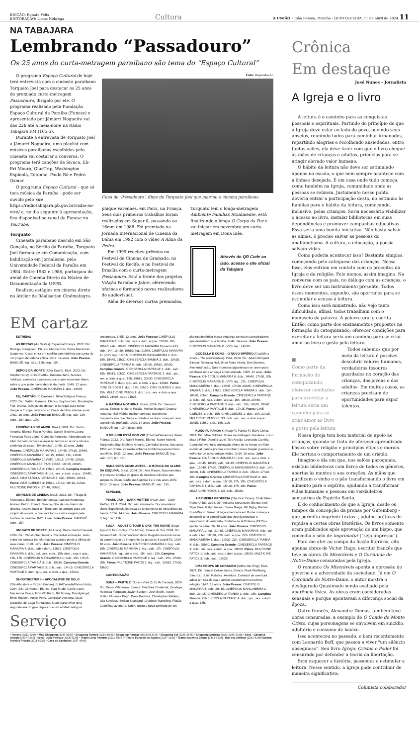EDIÇÃO: Renato Félix
EDITORAÇÃO: Lucas Nóbrega
Cultura
A UNIÃO – João Pessoa, Paraíba - QUINTA-FEIRA, 11 de abril de 2024 11
NA TABAJARA
Lembrando “Passadouro”
Os 25 anos do curta-metragem paraibano são tema do “Espaço Cultural”
O programa Espaço Cultural de hoje terá entrevista com o cineasta paraibano Torquato Joel para destacar os 25 anos do premiado curta-metragem Passadouro, dirigido por ele. O programa realizado pela Fundação Espaço Cultural da Paraíba (Funesc) e apresentado por Jãmarrí Nogueira vai das 22h até a meia-noite na Rádio Tabajara FM (105,5).
Durante a entrevista de Torquato Joel a Jãmarrí Nogueira, uma playlist com músicas paraibanas escolhidas pelo cineasta vai costurar a conversa. O programa terá canções de Sivuca, Eli-Eri Moura, GlueTrip, Washington Espínola, Totonho, Paulo Ró e Pedro Osmar.
O programa Espaço Cultural – que só toca música da Paraíba - pode ser ouvido pelo site https://radiotabajara.pb.gov.br/radio-ao-vivo/ e, no dia seguinte à apresentação, fica disponível no canal da Funesc no YouTube.
Torquato
Cineasta paraibano nascido em São Gonçalo, no Sertão da Paraíba, Torquato Joel formou-se em Comunicação, com habilitação em Jornalismo, pela Universidade Federal da Paraíba em 1984. Entre 1982 e 1986, participou do ateliê de Cinema Direto do Núcleo de Documentação da UFPB.
Realizou estágios em cinema direto no Atelier de Réalisation Cinématogra-
Foto: Reprodução
Cena de ‘Passadouro’, filme de Torquato Joel que marcou o cinema paraibano
phique Varennes, em Paris, na França. Seus dois primeiros trabalhos foram realizados em Super 8, passando ao 16mm em 1986. Foi premiado na Jornada Internacional de Cinema da Bahia em 1992 com o vídeo A Alma da Pedra.
Em 1999 recebeu prêmios no Festival de Cinema de Gramado, no Festival do Recife, e no Festival de Brasília com o curta-metragem Passadouro. Está à frente dos projetos ViAção Paraíba e Jabre, oferecendo oficinas e formando novos realizadores do audiovisual.
Além de diversos curtas premiados,
Torquato tem o longa-metragem Ambiente Familiar. Atualmente, está finalizando o longa O Corpo da Paz e vai iniciar em novembro um curta-metragem em Dona Inês.
Através do QR Code ao lado, acesse o site oficial da Tabajara
EM cartaz
ESTREIAS
AS BESTAS (As Bestas). Espanha/ França, 2022. Dir.: Rodrigo Sorogoyen. Elenco: Marina Foïs, Denis Menóchet. Suspense. Casal entra em conflito com vizinhos por conta de um projeto de turbina eólica. 2h17. 14 anos. João Pessoa: BANGUÊ: leg.: sab.: 19h; seg.: 19h.
DEPOIS DA MORTE (After Death). EUA, 2023. Dir.: Stephen Gray, Chris Radtke. Documentário. Autores, médicos, cientistas e pessoas que quase morreram falam sobre o que pode haver depois da morte. 1h48. 12 anos. João Pessoa: CINÉPOLIS MANAÍRA 1: dub.: 18h45.
EU, CAPITÃO (Io Capitano). Itália/ Bélgica/ França, 2023. Dir.: Matteo Garrone. Elenco: Seydou Sarr, Moustapha Fall. Drama. Dois jovens deixam o Senegal para tentar chegar à Europa. Indicado ao Oscar de filme internacional. 2h01. 16 anos. João Pessoa: BANGUÊ: leg.: qui.: 19h; dom.: 18h; qua.: 19h.
EVIDÊNCIAS DO AMOR. Brasil, 2024. Dir.: Pedro Antonio. Elenco: Fábio Porchat, Sandy, Evelyn Castro, Fernanda Paes Leme. Comédia/ romance. Abandonado no altar, homem começa a viajar no tempo ao ouvir a música preferida do casal, "Evidências". 1h45. 12 anos. João Pessoa: CINÉPOLIS MANAÍRA 5: 14h45, 17h15, 19h45. CINÉPOLIS MANAÍRA 7: 14h15, 16h40, 19h, 21h30. CINÉPOLIS MANAÍRA 10 (VIP): 15h15, 17h45, 20h30. CINÉPOLIS MANGABEIRA 5: 15h45, 18h15, 20h45. CINESERCLA TAMBIÁ 2: 15h40, 20h15. Campina Grande: CINESERCLA PARTAGE 4: qui., sex. e dom. a qua.: 15h40, 20h15. CINESERCLA PARTAGE 5: sáb.: 15h40, 20h15. Patos: CINE GUEDES 3: 15h10, 17h10, 19h10, 21h10. MULTICINE PATOS 4: 17h40, 20h30.
UM FILME DE CINEMA Brasil, 2023. Dir.: Thiago B. Mendonça. Elenco: Bel Mendonça, Isadora Mendonça, Antonio Petrin. Infantil. Menina, filha de um diretor de cinema, resolve fazer um filme com os amigos para um projeto da escola, o que leva todos a uma viagem pela história do cinema. 1h23. Livre. João Pessoa: BANGUÊ: dom.: 15h.
UM GATO DE SORTE (10 Lives). Reino Unido/ Canadá, 2024. Dir.: Christopher Jenkins. Comédia/ animação. Gato entra em jornada transformadora quando perde a última de suas vidas. 1h28. Livre. João Pessoa: CINÉPOLIS MANAÍRA 4: dub.: sáb e dom.: 13h15. CINÉPOLIS MANAÍRA 8: dub.: qui., sex. e ter.: 15h; dom., seg. e qua.: 15h, 17h. CINÉPOLIS MANGABEIRA 1: dub.: 15h, 17h15. CINESERCLA TAMBIÁ 3: dub.: 15h10. Campina Grande: CINESERCLA PARTAGE 3: dub.: sab.: 14h15. CINESERCLA PARTAGE 5: dub.: qui., sex. e dom. a qua.: 15h10.
GHOSTBUSTERS – APOCALIPSE DE GELO (Ghostbusters – Frozen Empire). EUA/Canadá/Reino Unido, 2024. Dir.: Gil Kenan. Elenco: Paul Rudd, Carrie Coon, Mackenna Grace, Finn Wolfhard, Bill Murray, Dan Aykroyd, Ernie Hudson, Annie Potts. Comédia/ aventura. Duas gerações de Caça-Fantasmas lutam para evitar uma segunda era do gelo depois que um artefato antigo é encontrado. 1h55. 12 anos. João Pessoa: CINÉPOLIS MANAÍRA 3: dub.: qui., sex. e dom. a qua.: 15h30, 18h, 20h45; sab.: 20h45. CINÉPOLIS MANAÍRA 9 (macro-XE): dub.: 14h, 16h30, 19h15; leg.: 21h45. CINÉPOLIS MANAÍRA 11 (VIP): leg.: 18h15. CINÉPOLIS MANGABEIRA 2: dub.: 16h, 18h45, 21h30. CINESERCLA TAMBIÁ 3: dub.: 19h30. CINESERCLA TAMBIÁ 6: dub.: 15h50, 18h10, 20h30. Campina Grande: CINESERCLA PARTAGE 1: dub.: sab.: 16h, 18h15, 20h30. CINESERCLA PARTAGE 2: dub.: qui., sex. e dom. a qua.: 16h, 18h15, 20h30. CINESERCLA PARTAGE 5: dub.: qui., sex. e dom. a qua.: 19h30. Patos: CINE GUEDES 1: dub.: 17h, 19h10. CINE GUEDES 2: dub.: 15h. MULTICINE PATOS 1: dub.: qui., sex. e dom a qua.: 15h15, 21h05; sab.: 21h25.
A MATÉRIA NOTURNA. Brasil, 2024. Dir.: Bernard Lessa. Elenco: Shirlene Paixão, Welket Bunguê. Drama/ romance. EM Vitória, mulher conhece marinheiro moçambicano que chega à cidade e os dois começam uma experiência profunda. 1h29. 14 anos. João Pessoa: BANGUÊ: qui.: 17h; dom.: 16h.
O MELHOR ESTÁ POR VIR (Il Sol dell'Avvenire). Itália/ França, 2023. Dir.: Nanni Moretti. Elenco: Nanni Moretti, Margherita Buy, Mathieu Almaric. Comédia/ drama. Nos anos 1950, em Roma, cineasta enfrenta problema para terminar seu filme. 1h35. 12 anos. João Pessoa: BANGUÊ: leg.: sab.: 17h; ter.: 19h.
NADA SERÁ COMO ANTES – A MÚSICA DO CLUBE DA ESQUINA. Brasil, 2024. Dir.: Ana Rieper. Documentário. O processo criativo do grupo de músicos mineiros que lançou os discos Clube da Esquina 1 e 2 nos anos 1970. 1h18. 10 anos. João Pessoa: BANGUÊ: sab.: 15h.
ESPECIAL
PEARL JAM – DARK METTER (Pearl Jam – Dark Metter). EUA, 2024. Dir.: não informado. Documentário/ show. Experiência imersiva do lançamento do novo disco da banda. 1h24. 14 anos. João Pessoa: CINÉPOLIS MANAÍRA 8: leg.: ter.: 19h.
SUGA – AGUST D TOUR D-DAY: THE MOVIE (Suga – Agust D Tour D-Day: The Movie). Coreia do Sul, 2024. Dir.: Junsoo Park. Documentário/ show. Registro da turnê inicial da carreira solo do integrante do grupo de k-pop BTS. 1h24. 10 anos. João Pessoa: CINÉPOLIS MANAÍRA 1: leg.: sab.: 16h. CINÉPOLIS MANAÍRA 3: leg.: sab.: 17h. CINÉPOLIS MANAÍRA 8: leg.: qui. e sex.: 19h; sab.: 15h. Campina Grande: CINESERCLA PARTAGE 2: leg.: sab.: 15h, 17h30, 20h. Patos: MULTICINE PATOS 1: leg.: sab.: 15h30, 17h30, 19h30.
CONTINUAÇÃO
DUNA – PARTE 2 (Dune – Part 2). EUA/ Canadá, 2024. Dir.: Denis Villeneuve. Elenco: Timothée Chalamet, Zendaya, Rebecca Ferguson, Javier Bardem, Josh Brolin, Austin Butler, Florence Pugh, Dave Bautista, Christopher Walken, Léa Seydoux, Stellan Skasgard, Charlotte Rampling. Ficção Científica/ aventura. Nobre unido a povo oprimido de um planeta desértico busca vingança contra os conspiradores que destruíram sua família. 2h46. 14 anos. João Pessoa: CINÉPOLIS MANAÍRA 11 (VIP): leg.: 14h30.
GODZILLA E KONG – O NOVO IMPÉRIO (Godzilla x Kong – The New Empire). EUA, 2024. Dir.: Adam Wingard. Elenco: Rebecca Hall, Brian Tyree Henry, Dan Stevens. Aventura/ ação. Dois monstros gigantescos se unem para combater uma ameaça à humanidade. 1h55. 12 anos. João Pessoa: CINÉPOLIS MANAÍRA 6: dub.: 14h40, 17h30, 20h. CINÉPOLIS MANAÍRA 11 (VIP): leg.: 21h. CINÉPOLIS MANGABEIRA 4: dub.: 14h45, 17h30, 20h45. CINESERCLA TAMBIÁ 3: dub.: 17h15. CINESERCLA TAMBIÁ 5: dub.: 16h, 18h20, 20h40. Campina Grande: CINESERCLA PARTAGE 1: dub.: qui., sex. e dom. a qua.: 16h, 18h20, 20h40. CINESERCLA PARTAGE 3: dub.: sáb.: 16h, 18h20, 20h40. CINESERCLA PARTAGE 5: dub.: 17h15. Patos: CINE GUEDES 1: dub.: 15h. CINE GUEDES 2: dub.: 19h, 21h15. MULTICINE PATOS 3: 3D: dub.: qui., sex. e dom a qua.: 16h15, 19h50; sab.: 16h, 21h.
KUNG FU PANDA 4 (Kung Fu Panda 4). EUA/ China, 2024. Dir.: Mike Mitchell. Vozes na dublagem brasileira: Lúcio Mauro Filho, Danni Suzuki, Taís Araújo, Leonardo Camillo. Comédia/ aventura/ animação. Antes de se tornar um líder espiritual, panda precisa encontrar o novo dragão guerreiro e enfrentar de novo antigos vilões. 1h34. 10 anos. João Pessoa: CINÉPOLIS MANAÍRA 1: dub.: qui., sex e dom. a qua.: 13h45, 16h15; sab.: 13h45. CINÉPOLIS MANAÍRA 4: dub.: 15h40, 17h50. CINÉPOLIS MANGABEIRA 3: dub.: 14h, 16h30, 19h. CINESERCLA TAMBIÁ 4: dub.: 15h20, 17h10, 19h. Campina Grande: CINESERCLA PARTAGE 3: dub.: qui., sex. e dom. a qua.: 15h20, 17h, 19h. CINESERCLA PARTAGE 4: dub.: sáb.: 15h20, 17h, 19h. Patos: MULTICINE PATOS 4: 3D: dub.: 15h30.
A PRIMEIRA PROFECIA (The First Omen). EUA/ Itália/ Reino Unido, 2024. Dir.: Arkasha Stevenson. Elenco: Nell Tiger Free, Ralph Ineson, Sonia Braga, Bill Nighy, Rachel Hurd-Wood. Terror. Noviça americana em Roma começa a descobrir uma conspiração que deseja provocar o nascimento do anticristo. Prelúdio de A Profecia (1976) e quinto da série. 2h. 16 anos. João Pessoa: CINÉPOLIS MANAÍRA 1: leg.: 21h15. CINÉPOLIS MANAÍRA 8: dub.: qui. a sab. e ter.: 19h30, 22h; dom. e qua.: 22h. CINÉPOLIS MANGABEIRA 1: dub.: 19h30, 22h. CINESERCLA TAMBIÁ 4: dub.: 20h50. Campina Grande: CINESERCLA PARTAGE 3: dub.: qui., sex. e dom. a qua.; 20h50. Patos: MULTICINE PATOS 1: dub.: qui., sex. e dom a qua.: 18h25. MULTICINE PATOS 3: dub.: sab.: 18h25.
UMA PROVA DE CORAGEM (Arthur the King). EUA, 2024. Dir.: Simon Cellan Jones. Elenco: Mark Wahlberg, Simu Liu, Juliet Rylance. Aventura. Corredor de aventura adota um cão de rua e ambos estabelecem uma forte relação. 1h47. 12 anos. João Pessoa: CINÉPOLIS MANAÍRA 4: dub.: 20h15. CINÉPOLIS MANGABEIRA 3: dub.: 21h15. CINESERCLA TAMBIÁ 2: dub.: 18h. Campina Grande: CINESERCLA PARTAGE 4: dub.: qui., sex. e dom. a qua.: 18h.
Serviço
• Funesc [3211-6280] • Mag Shopping [3246-9200] • Shopping Tambiá [3214-4000] • Shopping Partage (83)3344.5000 • Shopping Sul [3235-5585] • Shopping Manaíra (Box) [3246-3188] • Sesc - Campina Grande [3337-1942] • Sesc - João Pessoa [3208-3158] • Teatro Lima Penante [3221-5835 ] • Teatro Ednaldo do Egypto [3247-1449] • Teatro Severino Cabral [3341-6538] • Bar dos Artistas [3241-4148] Galeria Archidy Picado [3211-6224] • Casa do Cantador [3337-4646]
Crônica
Em destaque
José Nunes - Jornalista
A Igreja e o livro
A leitura é o caminho para as conquistas pessoais e espirituais. Partindo do princípio de que a Igreja deve estar ao lado do povo, ouvindo seus anseios, reunindo todos para caminhar irmanados, repartindo alegrias e recolhendo ansiedades, entre tantas ações, ela deve fazer com que o livro chegue às mãos de crianças e adultos, primícias para se atingir elevado valor humano.
O hábito da leitura não deve ser estimulado apenas na escola, o que nem sempre acontece com a ênfase desejada. É em casa onde tudo começa, como também na Igreja, comunidade onde as pessoas se reúnem. Justamente nesse ponto, deveria entrar a participação desta, no estímulo às famílias para o hábito da leitura, começando, inclusive, pelas crianças. Seria necessário viabilizar o acesso ao livro, instalar bibliotecas em suas dependências e promover campanhas educativas. Essa seria uma bonita iniciativa. Não basta salvar as almas, é preciso salvar as pessoas do analfabetismo. A cultura, a educação, a poesia salvam vidas.
Como poderia acontecer isso? Bastante simples, começando pela catequese das crianças. Nessa fase, elas entram em contato com os preceitos da Igreja e da religião. Pelo menos, assim imagino. Na conversa com os pais, no diálogo com as crianças, o livro deve ser um instrumento presente. Todos esses momentos, suponho, são oportunos para se estimular o acesso à leitura.
Como isso será ministrado, não vejo tanta dificuldade, afinal, todos trabalham com o manuseio da palavra. A palavra oral e escrita. Então, como parte dos ensinamentos propostos na formação do catequizando, oferecer condições para exercitar a leitura seria um caminho para se criar amor ao livro e gosto pela leitura.
■
Como parte da formação do catequizando, oferecer condições para exercitar a leitura seria um caminho para se criar amor ao livro e gosto pela leitura
Todos sabemos que por meio da leitura é possível descobrir valores humanos, verdadeiros tesouros guardados no coração das crianças, dos jovens e dos adultos. Em muitos casos, as crianças precisam de oportunidades para expor talentos.
Nossa Igreja tem bom material de apoio às crianças, quando se trata de oferecer aprendizado básico sobre religião e princípios éticos e morais. Ele norteia o comportamento de um cristão.
Imagino o dia em que, nos salões paroquiais, existam bibliotecas com livros de todos os gêneros, abertas às mentes e aos corações. As mãos que purificam o vinho e o pão transformando o livro em alimento para o espírito, ajudando a transformar vidas humanas e pessoas em verdadeiros santuários do Espírito Santo.
É do conhecimento de que a Igreja, desde os tempos da concepção da prensa por Gutemberg – que permitiu imprimir textos -, adotou práticas de repulsa a certas obras literárias. Os livros somente eram publicados após aprovação de um bispo, que concedia o selo de imprimatur ("seja impresso").
Para me ater ao campo da ficção literária, cito apenas obras de Victor Hugo, escritor francês que teve as obras Os Miseráveis e O Corcunda de Notre-Dame censuradas pela Igreja.
O romance Os Miseráveis aponta a opressão do governo e a adversidade da sociedade. Já em O Corcunda de Notre-Dame, o autor mostra o desfigurado Quasímodo sendo avaliado pela aparência física. As obras eram consideradas sensuais e porque apontavam a diferença social da época.
Outro francês, Alexandre Dumas, também teve obras censuradas, a exemplo de O Conde de Monte Cristo, cujas personagens se envolvem em suicídio, adultério e consumo de haxixe.
Isso aconteceu no passado, e bem recentemente com Leonardo Boff, que passou a viver "um silêncio obsequioso". Seu livro Igreja: Crisma e Poder foi censurado por defender a teoria da libertação.
Sem esquecer a história, passemos a estimular a leitura. Nesse sentido, a Igreja pode contribuir de maneira significativa.
Colunista colaborador